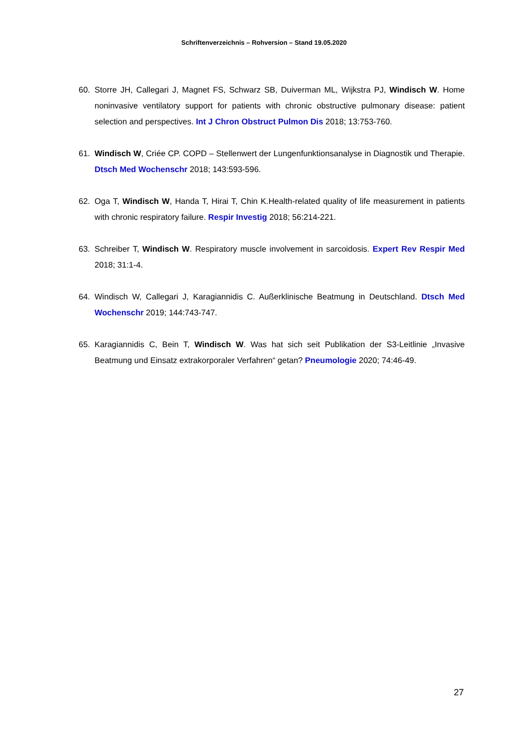Schriftenverzeichnis – Rohversion – Stand 19.05.2020
60. Storre JH, Callegari J, Magnet FS, Schwarz SB, Duiverman ML, Wijkstra PJ, Windisch W. Home noninvasive ventilatory support for patients with chronic obstructive pulmonary disease: patient selection and perspectives. Int J Chron Obstruct Pulmon Dis 2018; 13:753-760.
61. Windisch W, Criée CP. COPD – Stellenwert der Lungenfunktionsanalyse in Diagnostik und Therapie. Dtsch Med Wochenschr 2018; 143:593-596.
62. Oga T, Windisch W, Handa T, Hirai T, Chin K.Health-related quality of life measurement in patients with chronic respiratory failure. Respir Investig 2018; 56:214-221.
63. Schreiber T, Windisch W. Respiratory muscle involvement in sarcoidosis. Expert Rev Respir Med 2018; 31:1-4.
64. Windisch W, Callegari J, Karagiannidis C. Außerklinische Beatmung in Deutschland. Dtsch Med Wochenschr 2019; 144:743-747.
65. Karagiannidis C, Bein T, Windisch W. Was hat sich seit Publikation der S3-Leitlinie „Invasive Beatmung und Einsatz extrakorporaler Verfahren“ getan? Pneumologie 2020; 74:46-49.
27